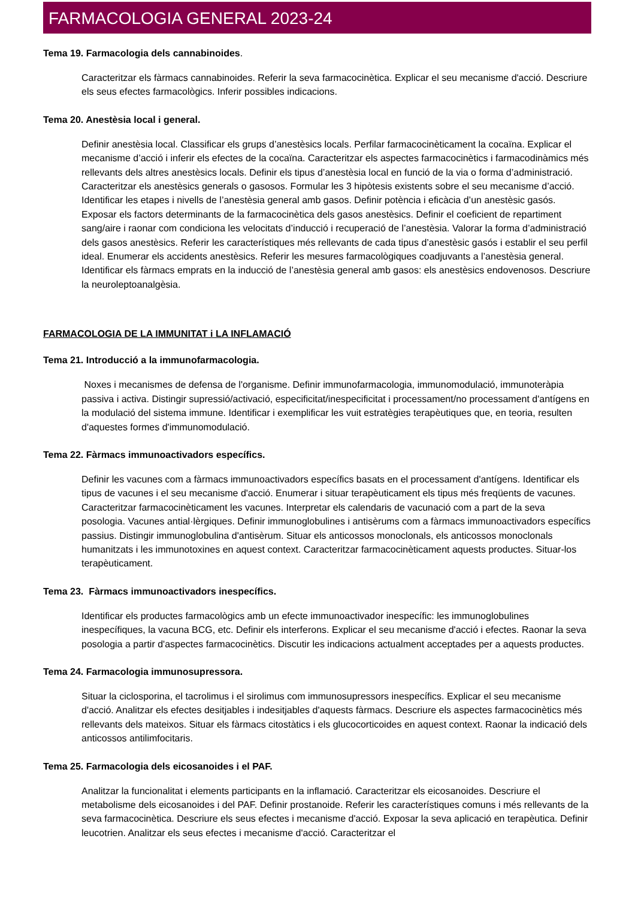FARMACOLOGIA GENERAL 2023-24
Tema 19. Farmacologia dels cannabinoides.
Caracteritzar els fàrmacs cannabinoides. Referir la seva farmacocinètica. Explicar el seu mecanisme d'acció. Descriure els seus efectes farmacològics. Inferir possibles indicacions.
Tema 20. Anestèsia local i general.
Definir anestèsia local. Classificar els grups d’anestèsics locals. Perfilar farmacocinèticament la cocaïna. Explicar el mecanisme d’acció i inferir els efectes de la cocaïna. Caracteritzar els aspectes farmacocinètics i farmacodinàmics més rellevants dels altres anestèsics locals. Definir els tipus d’anestèsia local en funció de la via o forma d’administració. Caracteritzar els anestèsics generals o gasosos. Formular les 3 hipòtesis existents sobre el seu mecanisme d’acció. Identificar les etapes i nivells de l’anestèsia general amb gasos. Definir potència i eficàcia d’un anestèsic gasós. Exposar els factors determinants de la farmacocinètica dels gasos anestèsics. Definir el coeficient de repartiment sang/aire i raonar com condiciona les velocitats d’inducció i recuperació de l’anestèsia. Valorar la forma d’administració dels gasos anestèsics. Referir les característiques més rellevants de cada tipus d’anestèsic gasós i establir el seu perfil ideal. Enumerar els accidents anestèsics. Referir les mesures farmacològiques coadjuvants a l’anestèsia general. Identificar els fàrmacs emprats en la inducció de l’anestèsia general amb gasos: els anestèsics endovenosos. Descriure la neuroleptoanalgèsia.
FARMACOLOGIA DE LA IMMUNITAT i LA INFLAMACIÓ
Tema 21. Introducció a la immunofarmacologia.
Noxes i mecanismes de defensa de l'organisme. Definir immunofarmacologia, immunomodulació, immunoteràpia passiva i activa. Distingir supressió/activació, especificitat/inespecificitat i processament/no processament d'antígens en la modulació del sistema immune. Identificar i exemplificar les vuit estratègies terapèutiques que, en teoria, resulten d'aquestes formes d'immunomodulació.
Tema 22. Fàrmacs immunoactivadors específics.
Definir les vacunes com a fàrmacs immunoactivadors específics basats en el processament d'antígens. Identificar els tipus de vacunes i el seu mecanisme d'acció. Enumerar i situar terapèuticament els tipus més freqüents de vacunes. Caracteritzar farmacocinèticament les vacunes. Interpretar els calendaris de vacunació com a part de la seva posologia. Vacunes antial·lèrgiques. Definir immunoglobulines i antisèrums com a fàrmacs immunoactivadors específics passius. Distingir immunoglobulina d'antisèrum. Situar els anticossos monoclonals, els anticossos monoclonals humanitzats i les immunotoxines en aquest context. Caracteritzar farmacocinèticament aquests productes. Situar-los terapèuticament.
Tema 23. Fàrmacs immunoactivadors inespecífics.
Identificar els productes farmacològics amb un efecte immunoactivador inespecífic: les immunoglobulines inespecífiques, la vacuna BCG, etc. Definir els interferons. Explicar el seu mecanisme d'acció i efectes. Raonar la seva posologia a partir d'aspectes farmacocinètics. Discutir les indicacions actualment acceptades per a aquests productes.
Tema 24. Farmacologia immunosupressora.
Situar la ciclosporina, el tacrolimus i el sirolimus com immunosupressors inespecífics. Explicar el seu mecanisme d'acció. Analitzar els efectes desitjables i indesitjables d'aquests fàrmacs. Descriure els aspectes farmacocinètics més rellevants dels mateixos. Situar els fàrmacs citostàtics i els glucocorticoides en aquest context. Raonar la indicació dels anticossos antilimfocitaris.
Tema 25. Farmacologia dels eicosanoides i el PAF.
Analitzar la funcionalitat i elements participants en la inflamació. Caracteritzar els eicosanoides. Descriure el metabolisme dels eicosanoides i del PAF. Definir prostanoide. Referir les característiques comuns i més rellevants de la seva farmacocinètica. Descriure els seus efectes i mecanisme d'acció. Exposar la seva aplicació en terapèutica. Definir leucotrien. Analitzar els seus efectes i mecanisme d'acció. Caracteritzar el